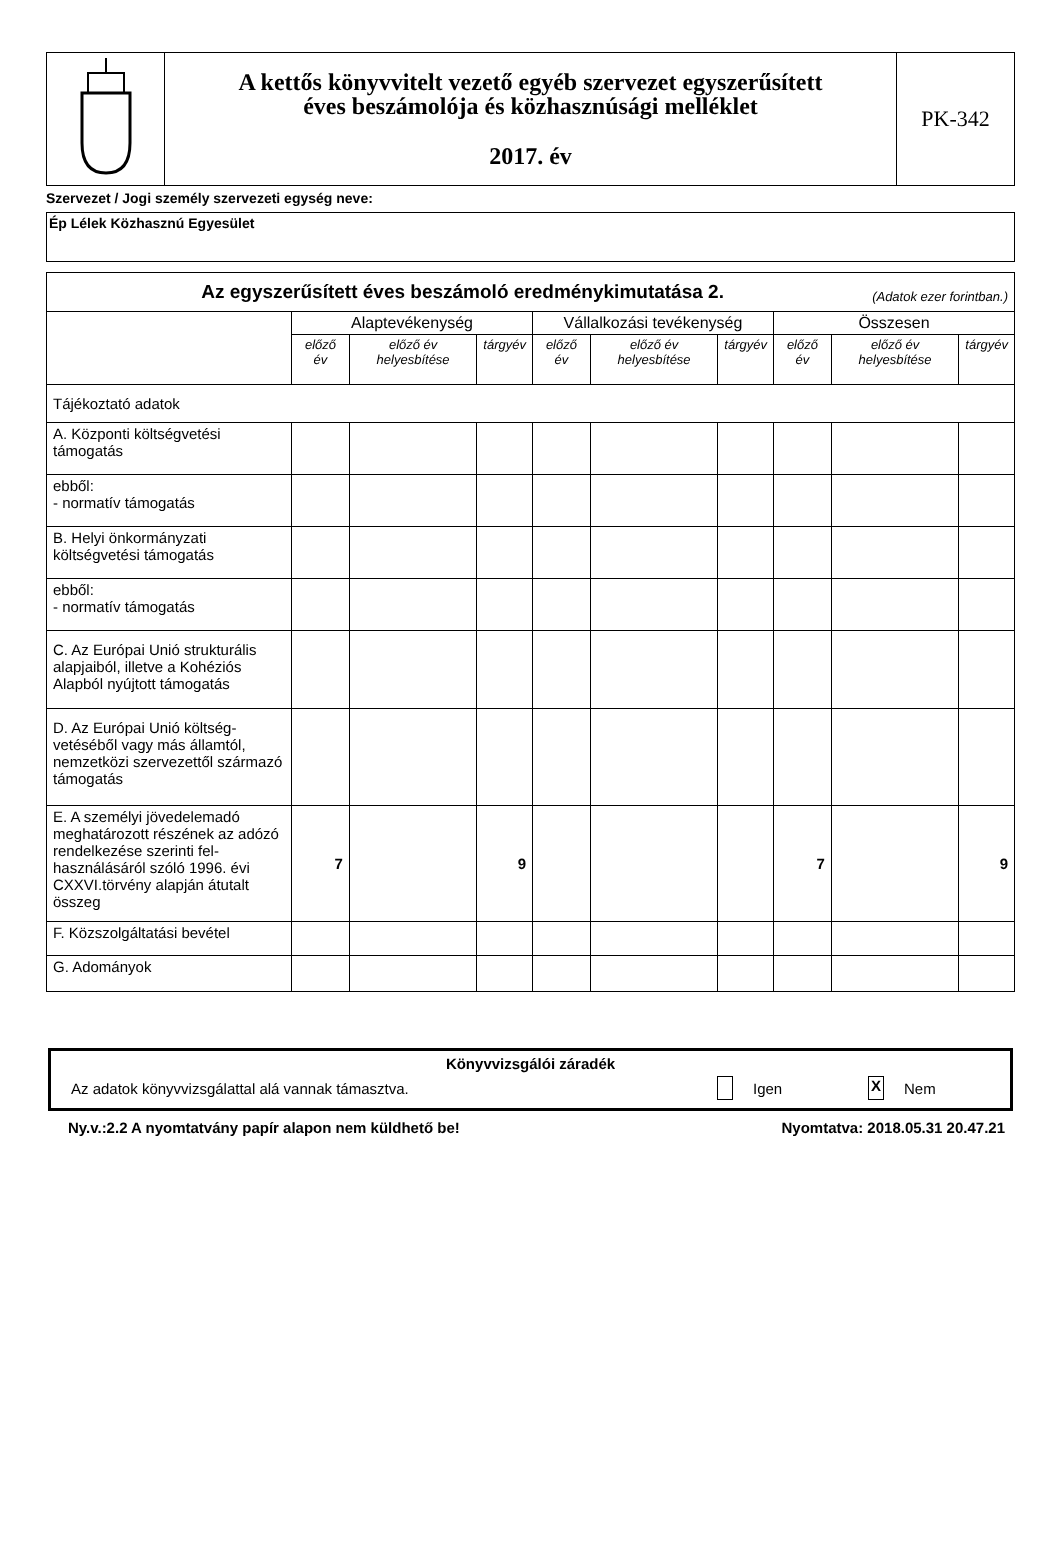| | A kettős könyvvitelt vezető egyéb szervezet egyszerűsített éves beszámolója és közhasznúsági melléklet 2017. év | PK-342 |
Szervezet / Jogi személy szervezeti egység neve:
Ép Lélek Közhasznú Egyesület
| Az egyszerűsített éves beszámoló eredménykimutatása 2. (Adatok ezer forintban.) | | | | | | | | | |
| | Alaptevékenység | | | Vállalkozási tevékenység | | | Összesen | | |
| | előző év | előző év helyesbítése | tárgyév | előző év | előző év helyesbítése | tárgyév | előző év | előző év helyesbítése | tárgyév |
| Tájékoztató adatok | | | | | | | | | |
| A. Központi költségvetési támogatás | | | | | | | | | |
| ebből: - normatív támogatás | | | | | | | | | |
| B. Helyi önkormányzati költségvetési támogatás | | | | | | | | | |
| ebből: - normatív támogatás | | | | | | | | | |
| C. Az Európai Unió strukturális alapjaiból, illetve a Kohéziós Alapból nyújtott támogatás | | | | | | | | | |
| D. Az Európai Unió költség-vetéséből vagy más államtól, nemzetközi szervezettől származó támogatás | | | | | | | | | |
| E. A személyi jövedelemadó meghatározott részének az adózó rendelkezése szerinti fel-használásáról szóló 1996. évi CXXVI.törvény alapján átutalt összeg | 7 | | 9 | | | | 7 | | 9 |
| F. Közszolgáltatási bevétel | | | | | | | | | |
| G. Adományok | | | | | | | | | |
Könyvvizsgálói záradék
Az adatok könyvvizsgálattal alá vannak támasztva. Igen X Nem
Ny.v.:2.2 A nyomtatvány papír alapon nem küldhető be! Nyomtatva: 2018.05.31 20.47.21